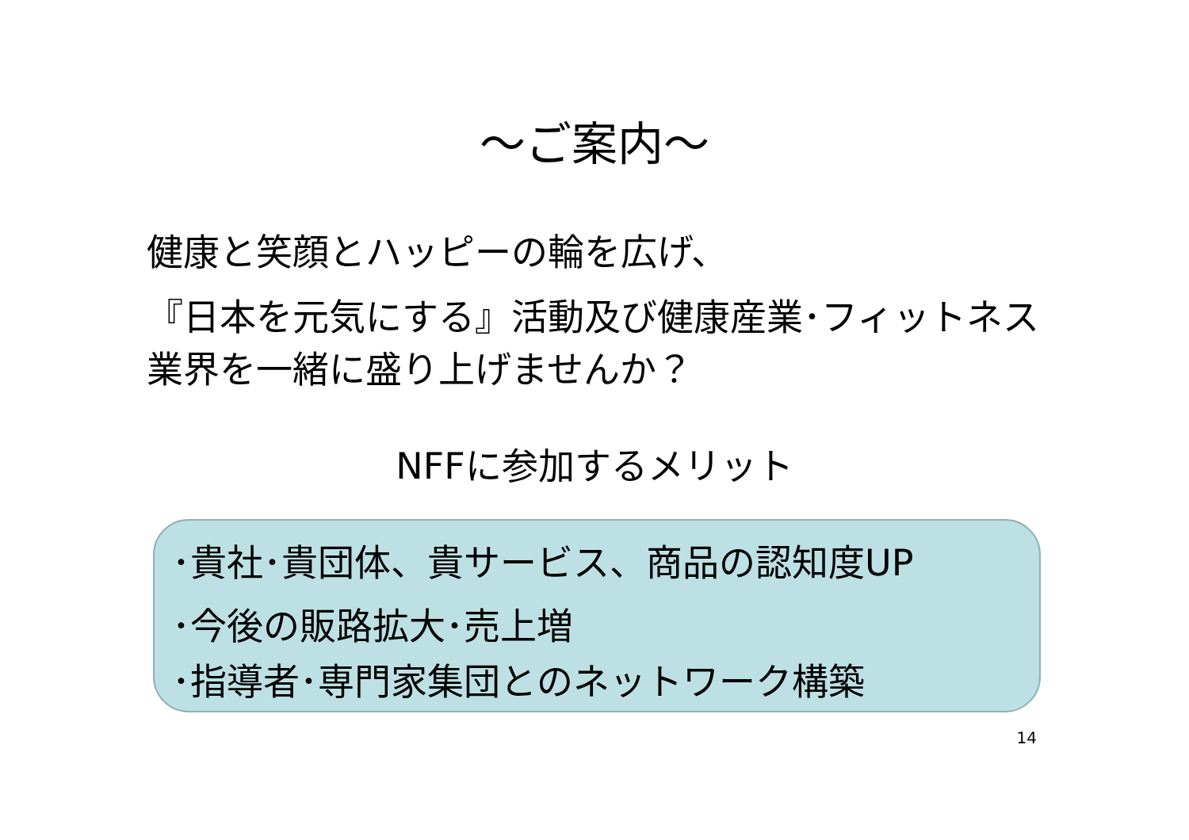～ご案内～
健康と笑顔とハッピーの輪を広げ、
『日本を元気にする』活動及び健康産業･フィットネス業界を一緒に盛り上げませんか？
NFFに参加するメリット
･貴社･貴団体、貴サービス、商品の認知度UP
･今後の販路拡大･売上増
･指導者･専門家集団とのネットワーク構築
14